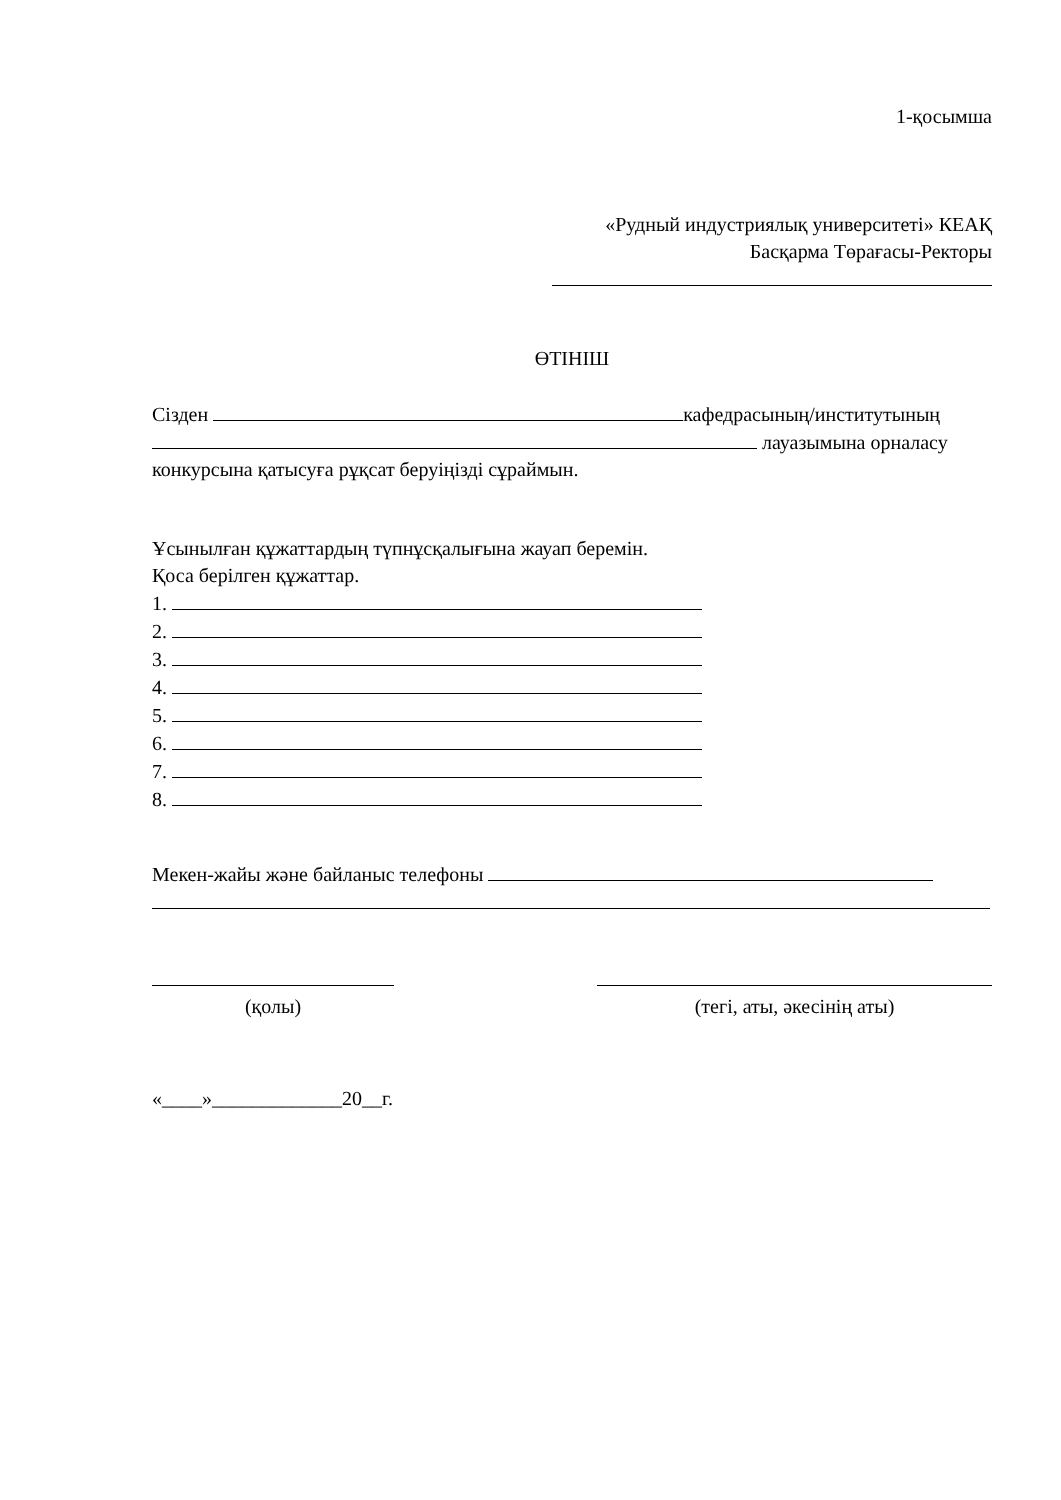1-қосымша
«Рудный индустриялық университеті» КЕАҚ
Басқарма Төрағасы-Ректоры
ӨТІНІШ
Сізден кафедрасының/институтының
лауазымына орналасу
конкурсына қатысуға рұқсат беруіңізді сұраймын.
Ұсынылған құжаттардың түпнұсқалығына жауап беремін.
Қоса берілген құжаттар.
1.
2.
3.
4.
5.
6.
7.
8.
Мекен-жайы және байланыс телефоны
(қолы)
(тегі, аты, әкесінің аты)
«____»_____________20__г.